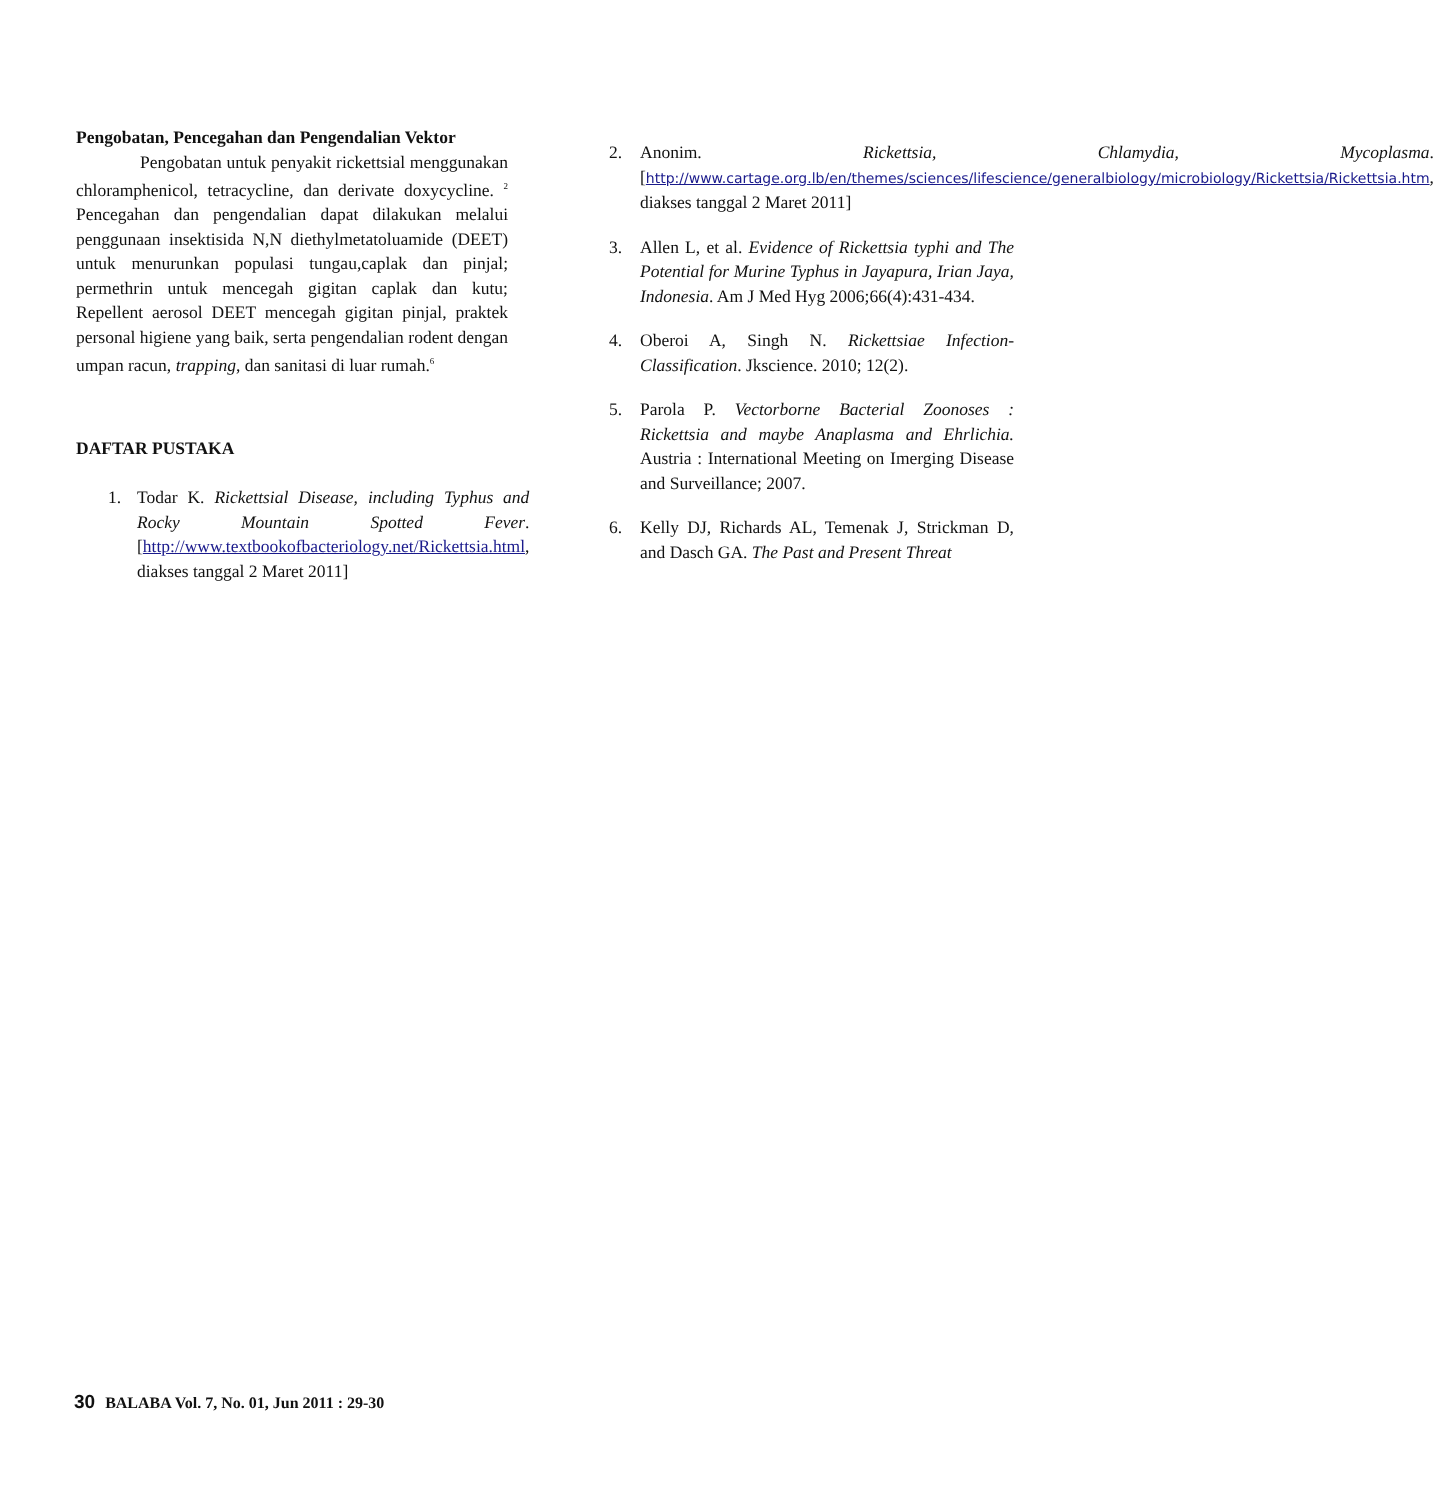Pengobatan, Pencegahan dan Pengendalian Vektor
Pengobatan untuk penyakit rickettsial menggunakan chloramphenicol, tetracycline, dan derivate doxycycline. <sup>2</sup> Pencegahan dan pengendalian dapat dilakukan melalui penggunaan insektisida N,N diethylmetatoluamide (DEET) untuk menurunkan populasi tungau,caplak dan pinjal; permethrin untuk mencegah gigitan caplak dan kutu; Repellent aerosol DEET mencegah gigitan pinjal, praktek personal higiene yang baik, serta pengendalian rodent dengan umpan racun, trapping, dan sanitasi di luar rumah.<sup>6</sup>
DAFTAR PUSTAKA
1. Todar K. Rickettsial Disease, including Typhus and Rocky Mountain Spotted Fever. [http://www.textbookofbacteriology.net/Rickettsia.html, diakses tanggal 2 Maret 2011]
2. Anonim. Rickettsia, Chlamydia, Mycoplasma. [http://www.cartage.org.lb/en/themes/sciences/lifescience/generalbiology/microbiology/Rickettsia/Rickettsia.htm, diakses tanggal 2 Maret 2011]
3. Allen L, et al. Evidence of Rickettsia typhi and The Potential for Murine Typhus in Jayapura, Irian Jaya, Indonesia. Am J Med Hyg 2006;66(4):431-434.
4. Oberoi A, Singh N. Rickettsiae Infection-Classification. Jkscience. 2010; 12(2).
5. Parola P. Vectorborne Bacterial Zoonoses : Rickettsia and maybe Anaplasma and Ehrlichia. Austria : International Meeting on Imerging Disease and Surveillance; 2007.
6. Kelly DJ, Richards AL, Temenak J, Strickman D, and Dasch GA. The Past and Present Threat
30 BALABA Vol. 7, No. 01, Jun 2011 : 29-30